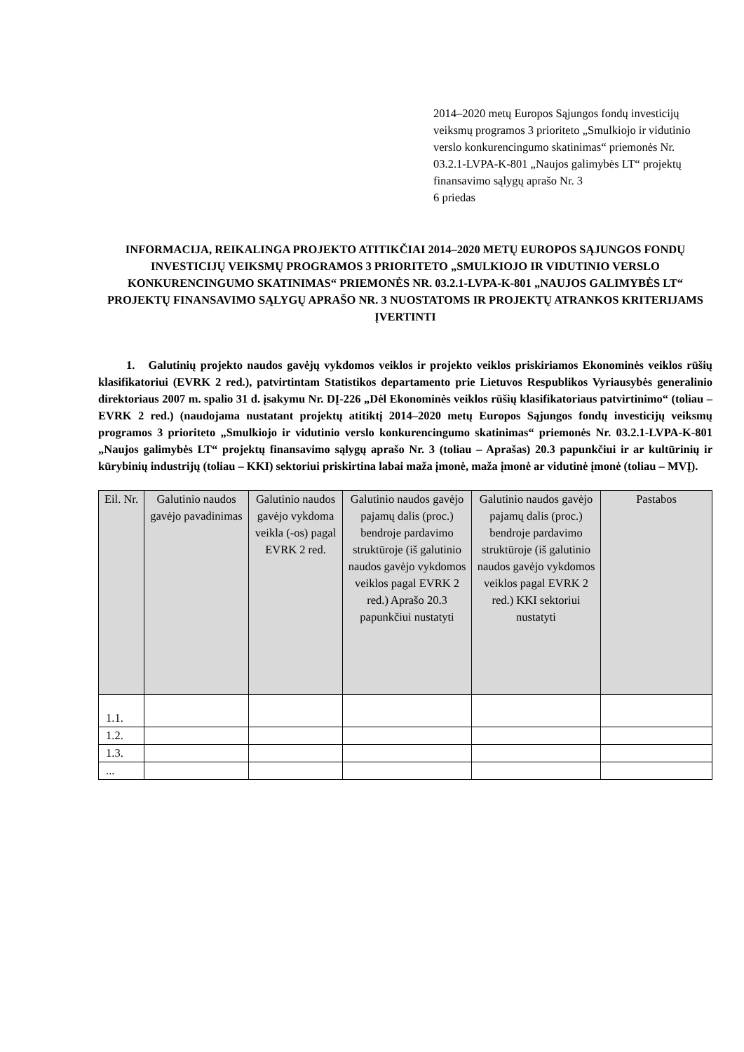2014–2020 metų Europos Sąjungos fondų investicijų veiksmų programos 3 prioriteto „Smulkiojo ir vidutinio verslo konkurencingumo skatinimas“ priemonės Nr. 03.2.1-LVPA-K-801 „Naujos galimybės LT“ projektų finansavimo sąlygų aprašo Nr. 3
6 priedas
INFORMACIJA, REIKALINGA PROJEKTO ATITIKČIAI 2014–2020 METŲ EUROPOS SĄJUNGOS FONDŲ INVESTICIJŲ VEIKSMŲ PROGRAMOS 3 PRIORITETO „SMULKIOJO IR VIDUTINIO VERSLO KONKURENCINGUMO SKATINIMAS“ PRIEMONĖS NR. 03.2.1-LVPA-K-801 „NAUJOS GALIMYBĖS LT“ PROJEKTŲ FINANSAVIMO SĄLYGŲ APRAŠO NR. 3 NUOSTATOMS IR PROJEKTŲ ATRANKOS KRITERIJAMS ĮVERTINTI
1. Galutinių projekto naudos gavėjų vykdomos veiklos ir projekto veiklos priskiriamos Ekonominės veiklos rūšių klasifikatoriui (EVRK 2 red.), patvirtintam Statistikos departamento prie Lietuvos Respublikos Vyriausybės generalinio direktoriaus 2007 m. spalio 31 d. įsakymu Nr. DĮ-226 „Dėl Ekonominės veiklos rūšių klasifikatoriaus patvirtinimo“ (toliau – EVRK 2 red.) (naudojama nustatant projektų atitiktį 2014–2020 metų Europos Sąjungos fondų investicijų veiksmų programos 3 prioriteto „Smulkiojo ir vidutinio verslo konkurencingumo skatinimas“ priemonės Nr. 03.2.1-LVPA-K-801 „Naujos galimybės LT“ projektų finansavimo sąlygų aprašo Nr. 3 (toliau – Aprašas) 20.3 papunkčiui ir ar kultūrinių ir kūrybinių industrijų (toliau – KKI) sektoriui priskirtina labai maža įmonė, maža įmonė ar vidutinė įmonė (toliau – MVĮ).
| Eil. Nr. | Galutinio naudos gavėjo pavadinimas | Galutinio naudos gavėjo vykdoma veikla (-os) pagal EVRK 2 red. | Galutinio naudos gavėjo pajamų dalis (proc.) bendroje pardavimo struktūroje (iš galutinio naudos gavėjo vykdomos veiklos pagal EVRK 2 red.) Aprašo 20.3 papunkčiui nustatyti | Galutinio naudos gavėjo pajamų dalis (proc.) bendroje pardavimo struktūroje (iš galutinio naudos gavėjo vykdomos veiklos pagal EVRK 2 red.) KKI sektoriui nustatyti | Pastabos |
| --- | --- | --- | --- | --- | --- |
| 1.1. | | | | | |
| 1.2. | | | | | |
| 1.3. | | | | | |
| ... | | | | | |